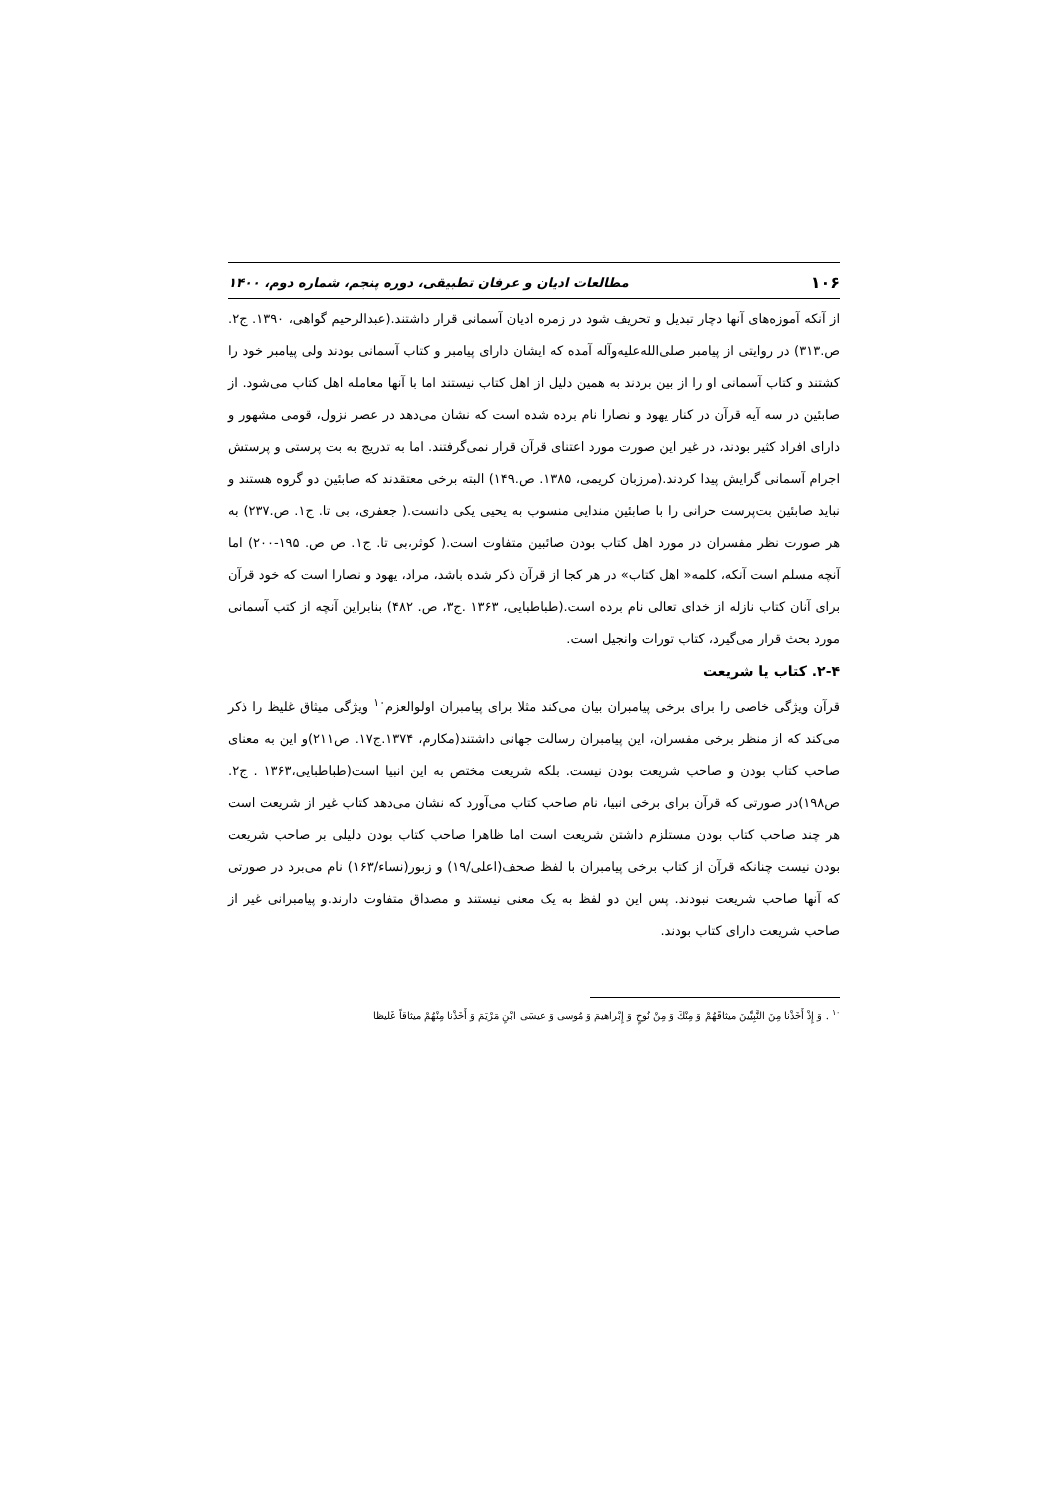۱۰۶ مطالعات ادیان و عرفان تطبیقی، دوره پنجم، شماره دوم، ۱۴۰۰
از آنکه آموزه‌های آنها دچار تبدیل و تحریف شود در زمره ادیان آسمانی قرار داشتند.(عبدالرحیم گواهی، ۱۳۹۰. ج۲. ص.۳۱۳) در روایتی از پیامبر صلی‌الله‌علیه‌وآله آمده که ایشان دارای پیامبر و کتاب آسمانی بودند ولی پیامبر خود را کشتند و کتاب آسمانی او را از بین بردند به همین دلیل از اهل کتاب نیستند اما با آنها معامله اهل کتاب می‌شود. از صابئین در سه آیه قرآن در کنار یهود و نصارا نام برده شده است که نشان می‌دهد در عصر نزول، قومی مشهور و دارای افراد کثیر بودند، در غیر این صورت مورد اعتنای قرآن قرار نمی‌گرفتند. اما به تدریج به بت پرستی و پرستش اجرام آسمانی گرایش پیدا کردند.(مرزبان کریمی، ۱۳۸۵. ص.۱۴۹) البته برخی معتقدند که صابئین دو گروه هستند و نباید صابئین بت‌پرست حرانی را با صابئین مندایی منسوب به یحیی یکی دانست.( جعفری، بی تا. ج۱. ص.۲۳۷) به هر صورت نظر مفسران در مورد اهل کتاب بودن صائبین متفاوت است.( کوثر،بی تا. ج۱. ص ص. ۱۹۵-۲۰۰) اما آنچه مسلم است آنکه، کلمه« اهل کتاب» در هر کجا از قرآن ذکر شده باشد، مراد، یهود و نصارا است که خود قرآن برای آنان کتاب نازله از خدای تعالی نام برده است.(طباطبایی، ۱۳۶۳ .ج۳، ص. ۴۸۲) بنابراین آنچه از کتب آسمانی مورد بحث قرار می‌گیرد، کتاب تورات وانجیل است.
۲-۴. کتاب یا شریعت
قرآن ویژگی خاصی را برای برخی پیامبران بیان می‌کند مثلا برای پیامبران اولوالعزم<sup>۱۰</sup> ویژگی میثاق غلیظ را ذکر می‌کند که از منظر برخی مفسران، این پیامبران رسالت جهانی داشتند(مکارم، ۱۳۷۴.ج۱۷. ص۲۱۱)و این به معنای صاحب کتاب بودن و صاحب شریعت بودن نیست. بلکه شریعت مختص به این انبیا است(طباطبایی،۱۳۶۳ . ج۲. ص۱۹۸)در صورتی که قرآن برای برخی انبیا، نام صاحب کتاب می‌آورد که نشان می‌دهد کتاب غیر از شریعت است هر چند صاحب کتاب بودن مستلزم داشتن شریعت است اما ظاهرا صاحب کتاب بودن دلیلی بر صاحب شریعت بودن نیست چنانکه قرآن از کتاب برخی پیامبران با لفظ صحف(اعلی/۱۹) و زبور(نساء/۱۶۳) نام می‌برد در صورتی که آنها صاحب شریعت نبودند. پس این دو لفظ به یک معنی نیستند و مصداق متفاوت دارند.و پیامبرانی غیر از صاحب شریعت دارای کتاب بودند.
<sup>۱۰</sup> . وَ إِذْ أَخَذْنا مِنَ النَّبِيِّينَ ميثاقَهُمْ وَ مِنْكَ وَ مِنْ نُوحٍ وَ إِبْراهيمَ وَ مُوسى‏ وَ عيسَى ابْنِ مَرْيَمَ وَ أَخَذْنا مِنْهُمْ ميثاقاً غَليظا